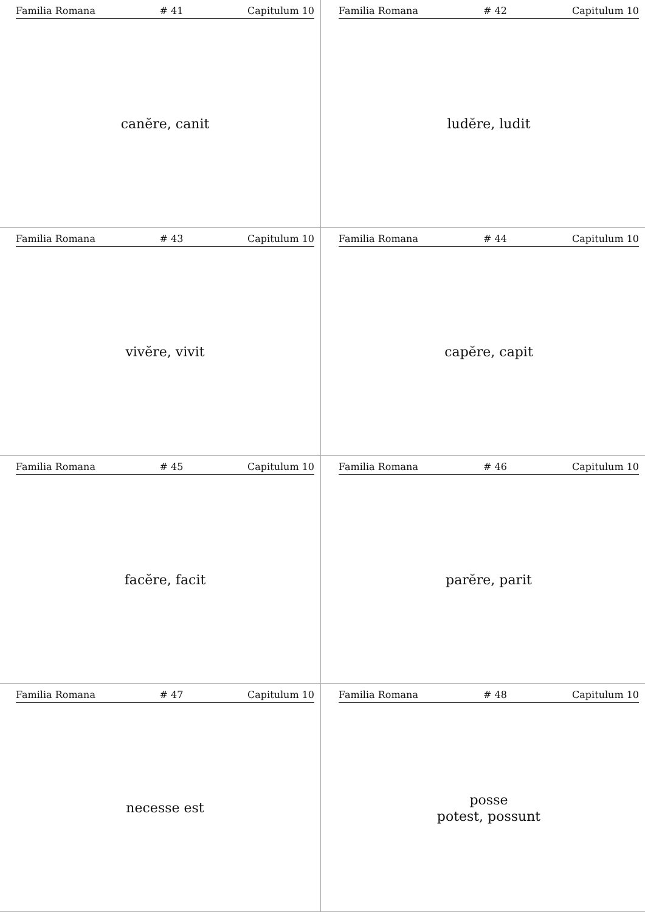Familia Romana # 41 Capitulum 10
canĕre, canit
Familia Romana # 42 Capitulum 10
ludĕre, ludit
Familia Romana # 43 Capitulum 10
vivĕre, vivit
Familia Romana # 44 Capitulum 10
capĕre, capit
Familia Romana # 45 Capitulum 10
facĕre, facit
Familia Romana # 46 Capitulum 10
parĕre, parit
Familia Romana # 47 Capitulum 10
necesse est
Familia Romana # 48 Capitulum 10
posse
potest, possunt